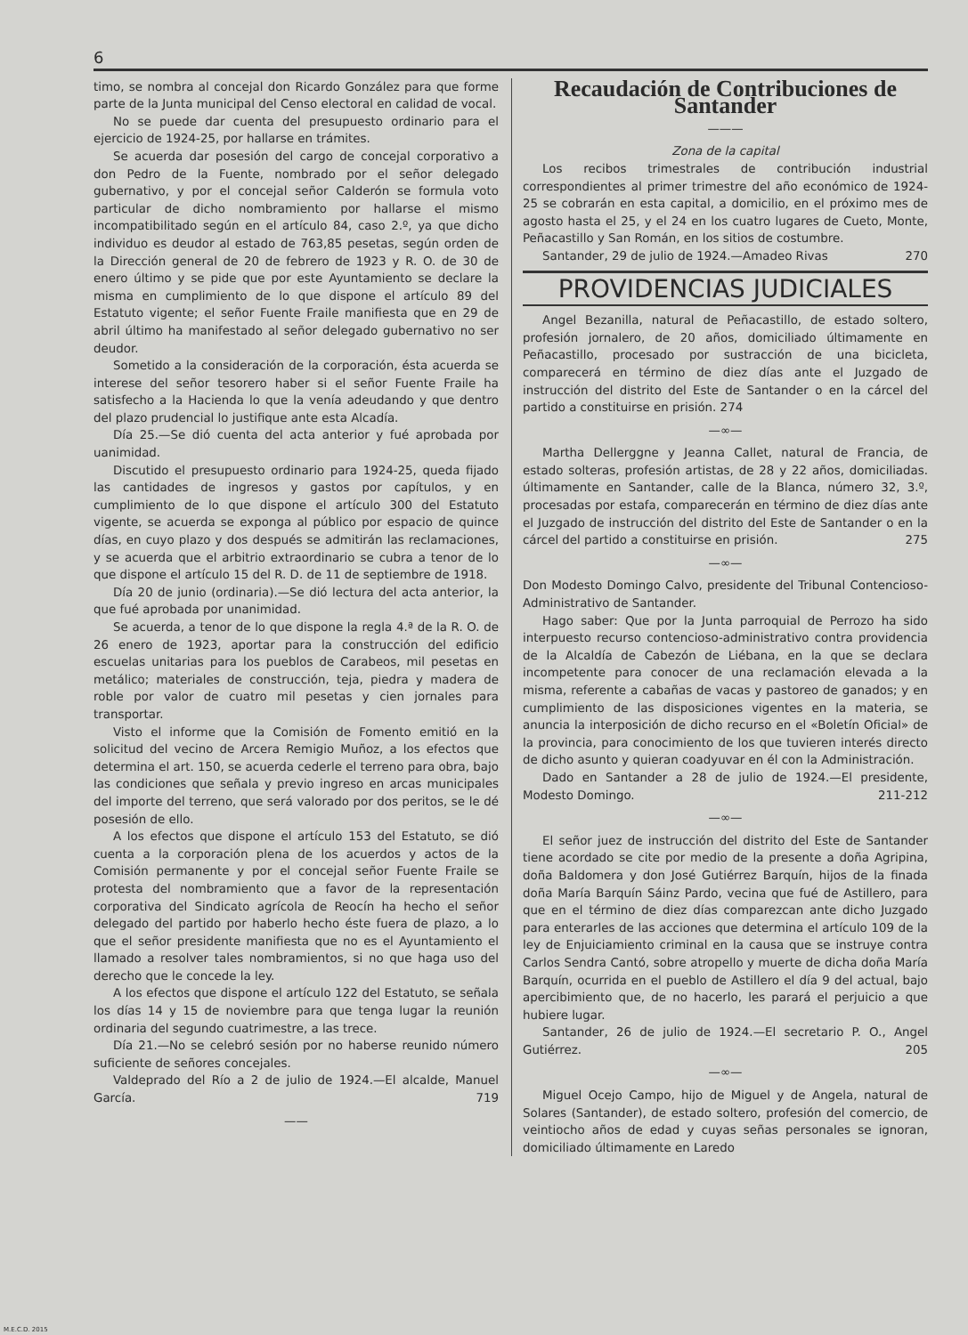6
timo, se nombra al concejal don Ricardo González para que forme parte de la Junta municipal del Censo electoral en calidad de vocal.
No se puede dar cuenta del presupuesto ordinario para el ejercicio de 1924-25, por hallarse en trámites.
Se acuerda dar posesión del cargo de concejal corporativo a don Pedro de la Fuente, nombrado por el señor delegado gubernativo, y por el concejal señor Calderón se formula voto particular de dicho nombramiento por hallarse el mismo incompatibilitado según en el artículo 84, caso 2.º, ya que dicho individuo es deudor al estado de 763,85 pesetas, según orden de la Dirección general de 20 de febrero de 1923 y R. O. de 30 de enero último y se pide que por este Ayuntamiento se declare la misma en cumplimiento de lo que dispone el artículo 89 del Estatuto vigente; el señor Fuente Fraile manifiesta que en 29 de abril último ha manifestado al señor delegado gubernativo no ser deudor.
Sometido a la consideración de la corporación, ésta acuerda se interese del señor tesorero haber si el señor Fuente Fraile ha satisfecho a la Hacienda lo que la venía adeudando y que dentro del plazo prudencial lo justifique ante esta Alcadía.
Día 25.—Se dió cuenta del acta anterior y fué aprobada por uanimidad.
Discutido el presupuesto ordinario para 1924-25, queda fijado las cantidades de ingresos y gastos por capítulos, y en cumplimiento de lo que dispone el artículo 300 del Estatuto vigente, se acuerda se exponga al público por espacio de quince días, en cuyo plazo y dos después se admitirán las reclamaciones, y se acuerda que el arbitrio extraordinario se cubra a tenor de lo que dispone el artículo 15 del R. D. de 11 de septiembre de 1918.
Día 20 de junio (ordinaria).—Se dió lectura del acta anterior, la que fué aprobada por unanimidad.
Se acuerda, a tenor de lo que dispone la regla 4.ª de la R. O. de 26 enero de 1923, aportar para la construcción del edificio escuelas unitarias para los pueblos de Carabeos, mil pesetas en metálico; materiales de construcción, teja, piedra y madera de roble por valor de cuatro mil pesetas y cien jornales para transportar.
Visto el informe que la Comisión de Fomento emitió en la solicitud del vecino de Arcera Remigio Muñoz, a los efectos que determina el art. 150, se acuerda cederle el terreno para obra, bajo las condiciones que señala y previo ingreso en arcas municipales del importe del terreno, que será valorado por dos peritos, se le dé posesión de ello.
A los efectos que dispone el artículo 153 del Estatuto, se dió cuenta a la corporación plena de los acuerdos y actos de la Comisión permanente y por el concejal señor Fuente Fraile se protesta del nombramiento que a favor de la representación corporativa del Sindicato agrícola de Reocín ha hecho el señor delegado del partido por haberlo hecho éste fuera de plazo, a lo que el señor presidente manifiesta que no es el Ayuntamiento el llamado a resolver tales nombramientos, si no que haga uso del derecho que le concede la ley.
A los efectos que dispone el artículo 122 del Estatuto, se señala los días 14 y 15 de noviembre para que tenga lugar la reunión ordinaria del segundo cuatrimestre, a las trece.
Día 21.—No se celebró sesión por no haberse reunido número suficiente de señores concejales.
Valdeprado del Río a 2 de julio de 1924.—El alcalde, Manuel García. 719
——
Recaudación de Contribuciones de Santander
———
Zona de la capital
Los recibos trimestrales de contribución industrial correspondientes al primer trimestre del año económico de 1924-25 se cobrarán en esta capital, a domicilio, en el próximo mes de agosto hasta el 25, y el 24 en los cuatro lugares de Cueto, Monte, Peñacastillo y San Román, en los sitios de costumbre.
Santander, 29 de julio de 1924.—Amadeo Rivas 270
PROVIDENCIAS JUDICIALES
Angel Bezanilla, natural de Peñacastillo, de estado soltero, profesión jornalero, de 20 años, domiciliado últimamente en Peñacastillo, procesado por sustracción de una bicicleta, comparecerá en término de diez días ante el Juzgado de instrucción del distrito del Este de Santander o en la cárcel del partido a constituirse en prisión. 274
—∞—
Martha Dellerggne y Jeanna Callet, natural de Francia, de estado solteras, profesión artistas, de 28 y 22 años, domiciliadas. últimamente en Santander, calle de la Blanca, número 32, 3.º, procesadas por estafa, comparecerán en término de diez días ante el Juzgado de instrucción del distrito del Este de Santander o en la cárcel del partido a constituirse en prisión. 275
—∞—
Don Modesto Domingo Calvo, presidente del Tribunal Contencioso-Administrativo de Santander.
Hago saber: Que por la Junta parroquial de Perrozo ha sido interpuesto recurso contencioso-administrativo contra providencia de la Alcaldía de Cabezón de Liébana, en la que se declara incompetente para conocer de una reclamación elevada a la misma, referente a cabañas de vacas y pastoreo de ganados; y en cumplimiento de las disposiciones vigentes en la materia, se anuncia la interposición de dicho recurso en el «Boletín Oficial» de la provincia, para conocimiento de los que tuvieren interés directo de dicho asunto y quieran coadyuvar en él con la Administración.
Dado en Santander a 28 de julio de 1924.—El presidente, Modesto Domingo. 211-212
—∞—
El señor juez de instrucción del distrito del Este de Santander tiene acordado se cite por medio de la presente a doña Agripina, doña Baldomera y don José Gutiérrez Barquín, hijos de la finada doña María Barquín Sáinz Pardo, vecina que fué de Astillero, para que en el término de diez días comparezcan ante dicho Juzgado para enterarles de las acciones que determina el artículo 109 de la ley de Enjuiciamiento criminal en la causa que se instruye contra Carlos Sendra Cantó, sobre atropello y muerte de dicha doña María Barquín, ocurrida en el pueblo de Astillero el día 9 del actual, bajo apercibimiento que, de no hacerlo, les parará el perjuicio a que hubiere lugar.
Santander, 26 de julio de 1924.—El secretario P. O., Angel Gutiérrez. 205
—∞—
Miguel Ocejo Campo, hijo de Miguel y de Angela, natural de Solares (Santander), de estado soltero, profesión del comercio, de veintiocho años de edad y cuyas señas personales se ignoran, domiciliado últimamente en Laredo
M.E.C.D. 2015